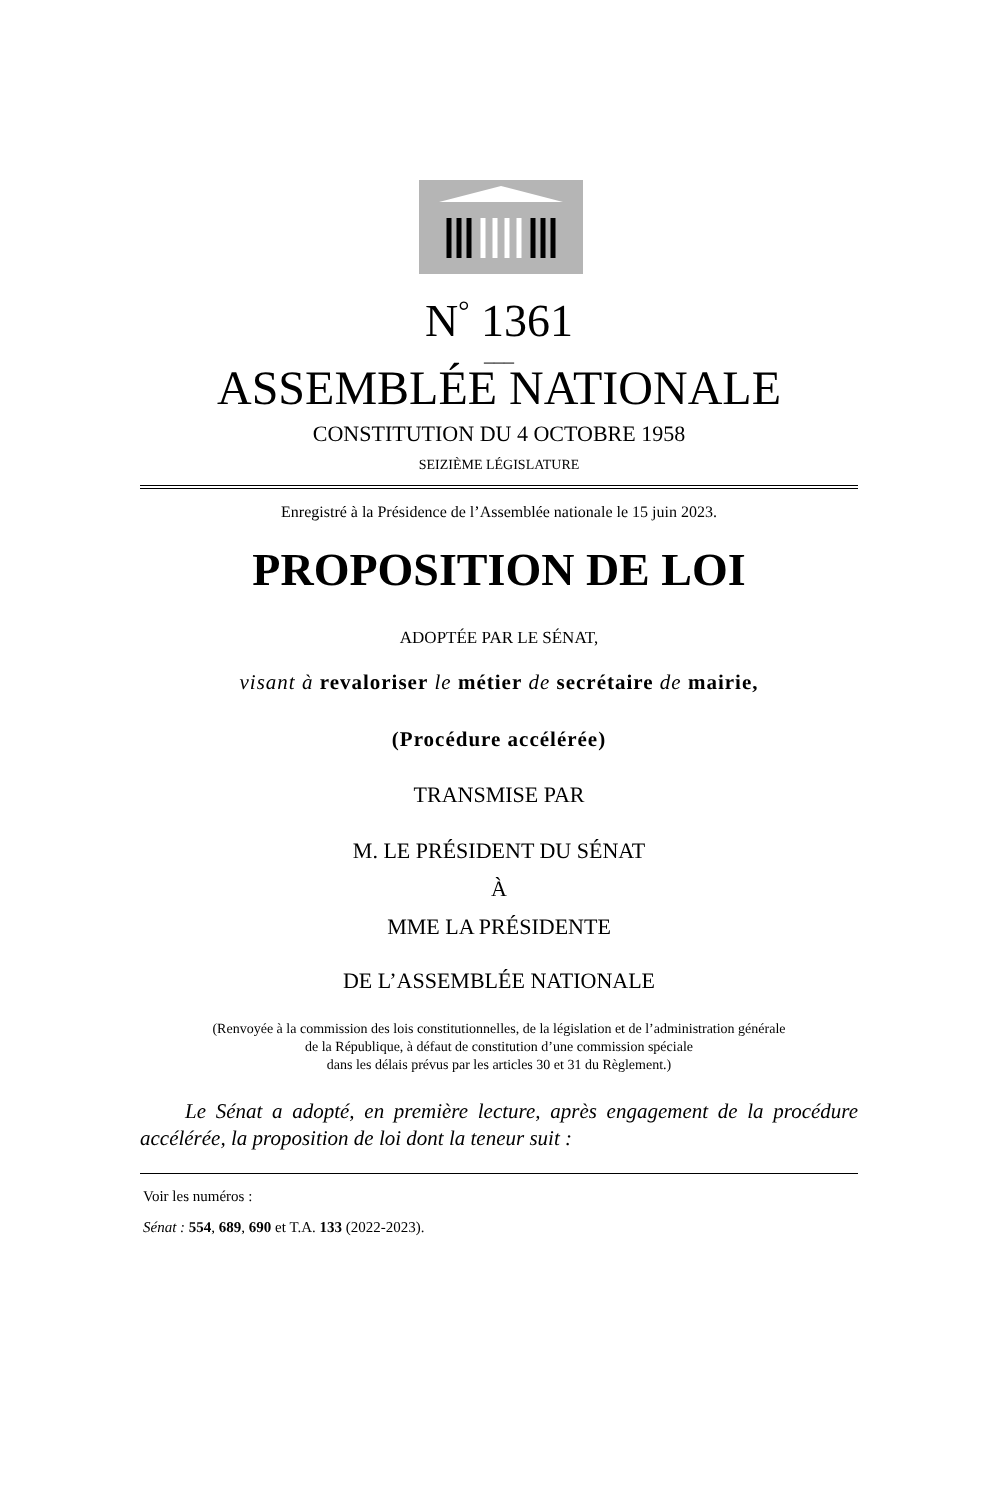N<sup>°</sup> 1361
___
ASSEMBLÉE NATIONALE
CONSTITUTION DU 4 OCTOBRE 1958
SEIZIÈME LÉGISLATURE
Enregistré à la Présidence de l’Assemblée nationale le 15 juin 2023.
PROPOSITION DE LOI
ADOPTÉE PAR LE SÉNAT,
visant à revaloriser le métier de secrétaire de mairie,
(Procédure accélérée)
TRANSMISE PAR
M. LE PRÉSIDENT DU SÉNAT
À
MME LA PRÉSIDENTE
DE L’ASSEMBLÉE NATIONALE
(Renvoyée à la commission des lois constitutionnelles, de la législation et de l’administration générale
de la République, à défaut de constitution d’une commission spéciale
dans les délais prévus par les articles 30 et 31 du Règlement.)
Le Sénat a adopté, en première lecture, après engagement de la procédure accélérée, la proposition de loi dont la teneur suit :
Voir les numéros :
Sénat : 554, 689, 690 et T.A. 133 (2022-2023).